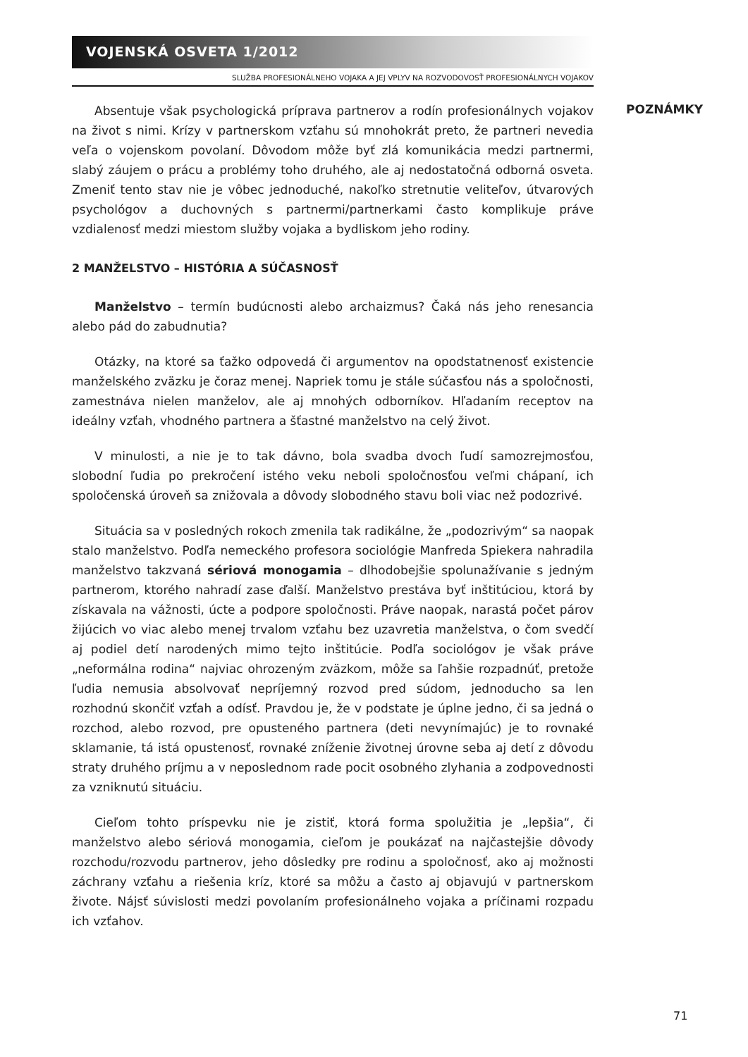VOJENSKÁ OSVETA 1/2012
SLUŽBA PROFESIONÁLNEHO VOJAKA A JEJ VPLYV NA ROZVODOVOSŤ PROFESIONÁLNYCH VOJAKOV
Absentuje však psychologická príprava partnerov a rodín profesionálnych vojakov na život s nimi. Krízy v partnerskom vzťahu sú mnohokrát preto, že partneri nevedia veľa o vojenskom povolaní. Dôvodom môže byť zlá komunikácia medzi partnermi, slabý záujem o prácu a problémy toho druhého, ale aj nedostatočná odborná osveta. Zmeniť tento stav nie je vôbec jednoduché, nakoľko stretnutie veliteľov, útvarových psychológov a duchovných s partnermi/partnerkami často komplikuje práve vzdialenosť medzi miestom služby vojaka a bydliskom jeho rodiny.
2 MANŽELSTVO – HISTÓRIA A SÚČASNOSŤ
Manželstvo – termín budúcnosti alebo archaizmus? Čaká nás jeho renesancia alebo pád do zabudnutia?
Otázky, na ktoré sa ťažko odpovedá či argumentov na opodstatnenosť existencie manželského zväzku je čoraz menej. Napriek tomu je stále súčasťou nás a spoločnosti, zamestnáva nielen manželov, ale aj mnohých odborníkov. Hľadaním receptov na ideálny vzťah, vhodného partnera a šťastné manželstvo na celý život.
V minulosti, a nie je to tak dávno, bola svadba dvoch ľudí samozrejmosťou, slobodní ľudia po prekročení istého veku neboli spoločnosťou veľmi chápaní, ich spoločenská úroveň sa znižovala a dôvody slobodného stavu boli viac než podozrivé.
Situácia sa v posledných rokoch zmenila tak radikálne, že „podozrivým“ sa naopak stalo manželstvo. Podľa nemeckého profesora sociológie Manfreda Spiekera nahradila manželstvo takzvaná sériová monogamia – dlhodobejšie spolunažívanie s jedným partnerom, ktorého nahradí zase ďalší. Manželstvo prestáva byť inštitúciou, ktorá by získavala na vážnosti, úcte a podpore spoločnosti. Práve naopak, narastá počet párov žijúcich vo viac alebo menej trvalom vzťahu bez uzavretia manželstva, o čom svedčí aj podiel detí narodených mimo tejto inštitúcie. Podľa sociológov je však práve „neformálna rodina“ najviac ohrozeným zväzkom, môže sa ľahšie rozpadnúť, pretože ľudia nemusia absolvovať nepríjemný rozvod pred súdom, jednoducho sa len rozhodnú skončiť vzťah a odísť. Pravdou je, že v podstate je úplne jedno, či sa jedná o rozchod, alebo rozvod, pre opusteného partnera (deti nevynímajúc) je to rovnaké sklamanie, tá istá opustenosť, rovnaké zníženie životnej úrovne seba aj detí z dôvodu straty druhého príjmu a v neposlednom rade pocit osobného zlyhania a zodpovednosti za vzniknutú situáciu.
Cieľom tohto príspevku nie je zistiť, ktorá forma spolužitia je „lepšia“, či manželstvo alebo sériová monogamia, cieľom je poukázať na najčastejšie dôvody rozchodu/rozvodu partnerov, jeho dôsledky pre rodinu a spoločnosť, ako aj možnosti záchrany vzťahu a riešenia kríz, ktoré sa môžu a často aj objavujú v partnerskom živote. Nájsť súvislosti medzi povolaním profesionálneho vojaka a príčinami rozpadu ich vzťahov.
POZNÁMKY
71